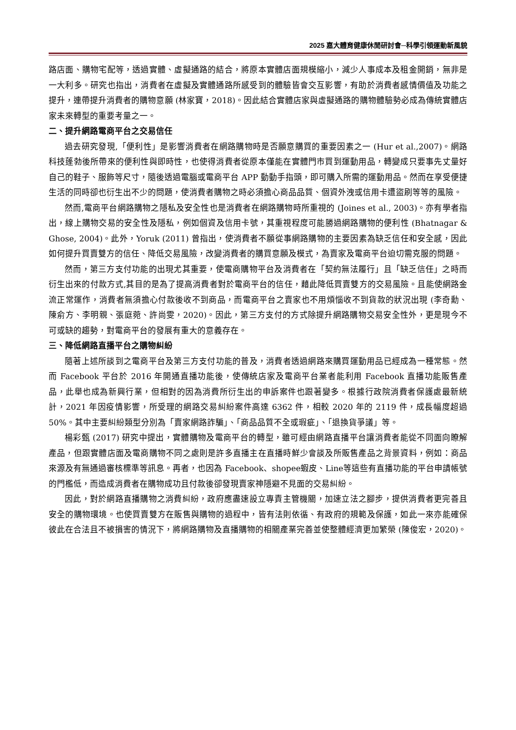2025 嘉大體育健康休閒研討會─科學引領運動新風貌
路店面、購物宅配等，透過實體、虛擬通路的結合，將原本實體店面規模縮小，減少人事成本及租金開銷，無非是一大利多。研究也指出，消費者在虛擬及實體通路所感受到的體驗皆會交互影響，有助於消費者感情價值及功能之提升，連帶提升消費者的購物意願 (林家寶，2018)。因此結合實體店家與虛擬通路的購物體驗勢必成為傳統實體店家未來轉型的重要考量之一。
二、提升網路電商平台之交易信任
過去研究發現,「便利性」是影響消費者在網路購物時是否願意購買的重要因素之一 (Hur et al.,2007)。網路科技蓬勃後所帶來的便利性與即時性，也使得消費者從原本僅能在實體門市買到運動用品，轉變成只要事先丈量好自己的鞋子、服飾等尺寸，隨後透過電腦或電商平台 APP 動動手指頭，即可購入所需的運動用品。然而在享受便捷生活的同時卻也衍生出不少的問題，使消費者購物之時必須擔心商品品質、個資外洩或信用卡遭盜刷等等的風險。
然而,電商平台網路購物之隱私及安全性也是消費者在網路購物時所重視的 (Joines et al., 2003)。亦有學者指出，線上購物交易的安全性及隱私，例如個資及信用卡號，其重視程度可能勝過網路購物的便利性 (Bhatnagar & Ghose, 2004)。此外，Yoruk (2011) 曾指出，使消費者不願從事網路購物的主要因素為缺乏信任和安全感，因此如何提升買賣雙方的信任、降低交易風險，改變消費者的購買意願及模式，為賣家及電商平台迫切需克服的問題。
然而，第三方支付功能的出現尤其重要，使電商購物平台及消費者在「契約無法履行」且「缺乏信任」之時而衍生出來的付款方式,其目的是為了提高消費者對於電商平台的信任，藉此降低買賣雙方的交易風險。且能使網路金流正常運作，消費者無須擔心付款後收不到商品，而電商平台之賣家也不用煩惱收不到貨款的狀況出現 (李奇勳、陳俞方、李明親、張庭菀、許尚雯，2020)。因此，第三方支付的方式除提升網路購物交易安全性外，更是現今不可或缺的趨勢，對電商平台的發展有重大的意義存在。
三、降低網路直播平台之購物糾紛
隨著上述所談到之電商平台及第三方支付功能的普及，消費者透過網路來購買運動用品已經成為一種常態。然而 Facebook 平台於 2016 年開通直播功能後，使傳統店家及電商平台業者能利用 Facebook 直播功能販售產品，此舉也成為新興行業，但相對的因為消費所衍生出的申訴案件也跟著變多。根據行政院消費者保護處最新統計，2021 年因疫情影響，所受理的網路交易糾紛案件高達 6362 件，相較 2020 年的 2119 件，成長幅度超過 50%。其中主要糾紛類型分別為「賣家網路詐騙」、「商品品質不全或瑕疵」、「退換貨爭議」等。
楊彩甄 (2017) 研究中提出，實體購物及電商平台的轉型，雖可經由網路直播平台讓消費者能從不同面向瞭解產品，但跟實體店面及電商購物不同之處則是許多直播主在直播時鮮少會談及所販售產品之背景資料，例如：商品來源及有無通過審核標準等訊息。再者，也因為 Facebook、shopee蝦皮、Line等這些有直播功能的平台申請帳號的門檻低，而造成消費者在購物成功且付款後卻發現賣家神隱避不見面的交易糾紛。
因此，對於網路直播購物之消費糾紛，政府應盡速設立專責主管機關，加速立法之腳步，提供消費者更完善且安全的購物環境。也使買賣雙方在販售與購物的過程中，皆有法則依循、有政府的規範及保護，如此一來亦能確保彼此在合法且不被損害的情況下，將網路購物及直播購物的相關產業完善並使整體經濟更加繁榮 (陳俊宏，2020)。